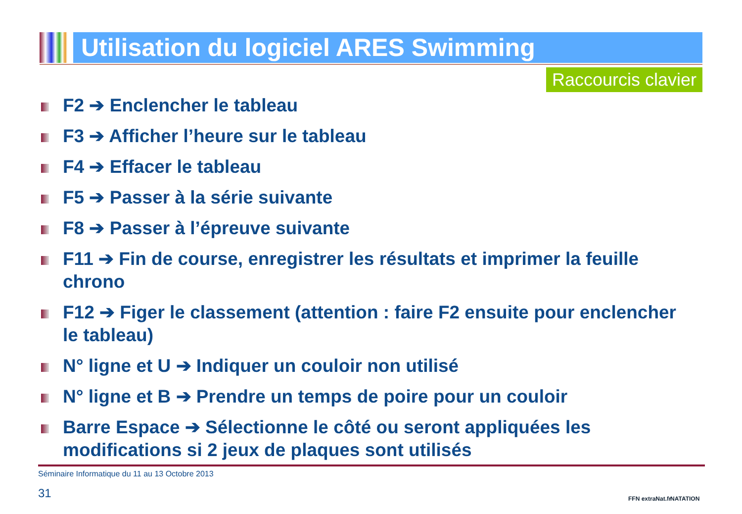Utilisation du logiciel ARES Swimming
Raccourcis clavier
F2 ➔ Enclencher le tableau
F3 ➔ Afficher l’heure sur le tableau
F4 ➔ Effacer le tableau
F5 ➔ Passer à la série suivante
F8 ➔ Passer à l’épreuve suivante
F11 ➔ Fin de course, enregistrer les résultats et imprimer la feuille chrono
F12 ➔ Figer le classement (attention : faire F2 ensuite pour enclencher le tableau)
N° ligne et U ➔ Indiquer un couloir non utilisé
N° ligne et B ➔ Prendre un temps de poire pour un couloir
Barre Espace ➔ Sélectionne le côté ou seront appliquées les modifications si 2 jeux de plaques sont utilisés
Séminaire Informatique du 11 au 13 Octobre 2013
31 FFN extraNat.fr NATATION